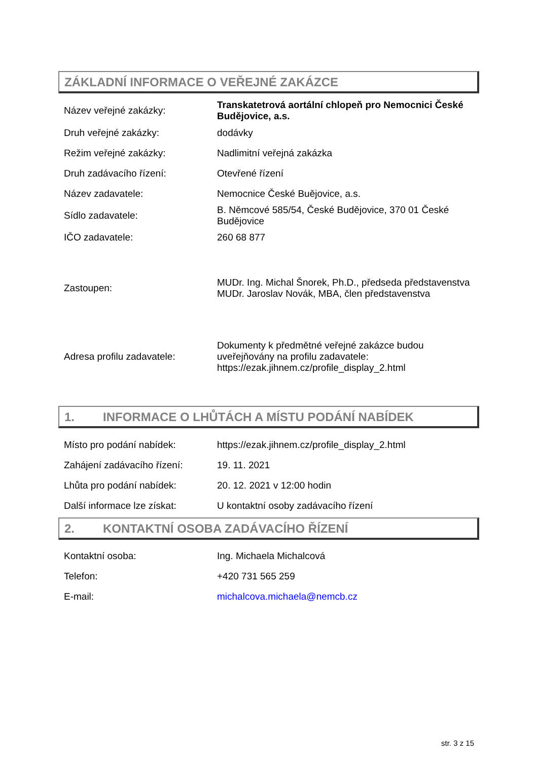ZÁKLADNÍ INFORMACE O VEŘEJNÉ ZAKÁZCE
| Název veřejné zakázky: | Transkatetrová aortální chlopeň pro Nemocnici České Budějovice, a.s. |
| Druh veřejné zakázky: | dodávky |
| Režim veřejné zakázky: | Nadlimitní veřejná zakázka |
| Druh zadávacího řízení: | Otevřené řízení |
| Název zadavatele: | Nemocnice České Buějovice, a.s. |
| Sídlo zadavatele: | B. Němcové 585/54, České Budějovice, 370 01 České Budějovice |
| IČO zadavatele: | 260 68 877 |
| Zastoupen: | MUDr. Ing. Michal Šnorek, Ph.D., předseda představenstva MUDr. Jaroslav Novák, MBA, člen představenstva |
| Adresa profilu zadavatele: | Dokumenty k předmětné veřejné zakázce budou uveřejňovány na profilu zadavatele: https://ezak.jihnem.cz/profile_display_2.html |
1. INFORMACE O LHŮTÁCH A MÍSTU PODÁNÍ NABÍDEK
| Místo pro podání nabídek: | https://ezak.jihnem.cz/profile_display_2.html |
| Zahájení zadávacího řízení: | 19. 11. 2021 |
| Lhůta pro podání nabídek: | 20. 12. 2021 v 12:00 hodin |
| Další informace lze získat: | U kontaktní osoby zadávacího řízení |
2. KONTAKTNÍ OSOBA ZADÁVACÍHO ŘÍZENÍ
| Kontaktní osoba: | Ing. Michaela Michalcová |
| Telefon: | +420 731 565 259 |
| E-mail: | michalcova.michaela@nemcb.cz |
str. 3 z 15